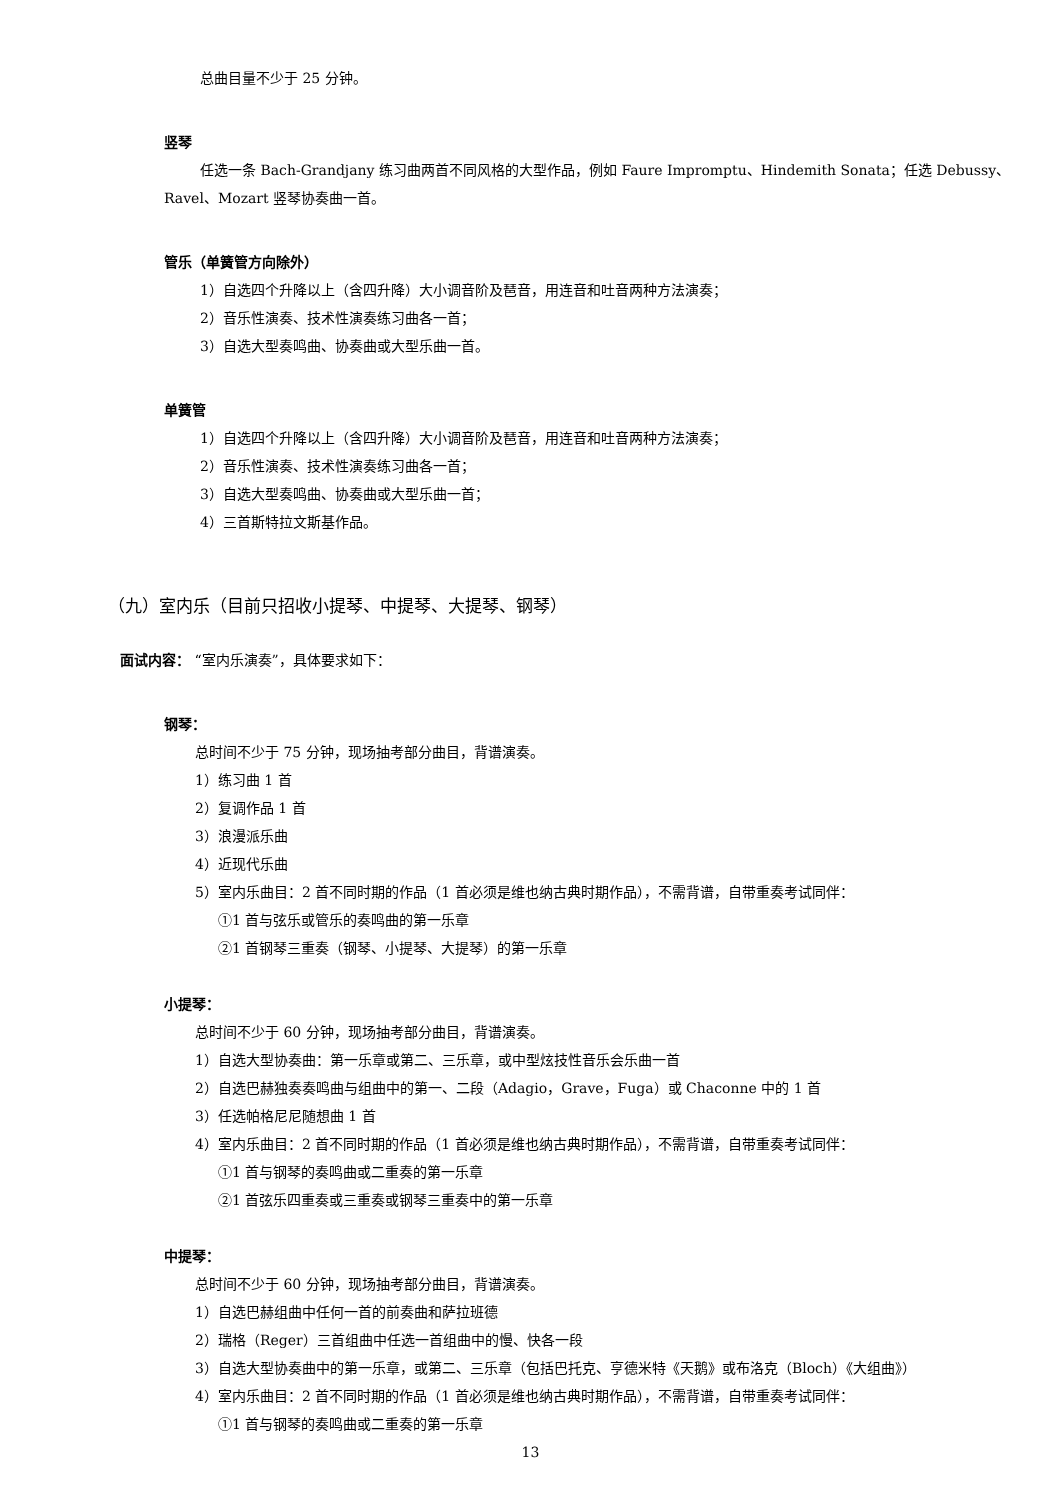总曲目量不少于 25 分钟。
竖琴
任选一条 Bach-Grandjany 练习曲两首不同风格的大型作品，例如 Faure Impromptu、Hindemith Sonata；任选 Debussy、Ravel、Mozart 竖琴协奏曲一首。
管乐（单簧管方向除外）
1）自选四个升降以上（含四升降）大小调音阶及琶音，用连音和吐音两种方法演奏；
2）音乐性演奏、技术性演奏练习曲各一首；
3）自选大型奏鸣曲、协奏曲或大型乐曲一首。
单簧管
1）自选四个升降以上（含四升降）大小调音阶及琶音，用连音和吐音两种方法演奏；
2）音乐性演奏、技术性演奏练习曲各一首；
3）自选大型奏鸣曲、协奏曲或大型乐曲一首；
4）三首斯特拉文斯基作品。
（九）室内乐（目前只招收小提琴、中提琴、大提琴、钢琴）
面试内容： “室内乐演奏”，具体要求如下：
钢琴：
总时间不少于 75 分钟，现场抽考部分曲目，背谱演奏。
1）练习曲 1 首
2）复调作品 1 首
3）浪漫派乐曲
4）近现代乐曲
5）室内乐曲目：2 首不同时期的作品（1 首必须是维也纳古典时期作品），不需背谱，自带重奏考试同伴：
①1 首与弦乐或管乐的奏鸣曲的第一乐章
②1 首钢琴三重奏（钢琴、小提琴、大提琴）的第一乐章
小提琴：
总时间不少于 60 分钟，现场抽考部分曲目，背谱演奏。
1）自选大型协奏曲：第一乐章或第二、三乐章，或中型炫技性音乐会乐曲一首
2）自选巴赫独奏奏鸣曲与组曲中的第一、二段（Adagio，Grave，Fuga）或 Chaconne 中的 1 首
3）任选帕格尼尼随想曲 1 首
4）室内乐曲目：2 首不同时期的作品（1 首必须是维也纳古典时期作品），不需背谱，自带重奏考试同伴：
①1 首与钢琴的奏鸣曲或二重奏的第一乐章
②1 首弦乐四重奏或三重奏或钢琴三重奏中的第一乐章
中提琴：
总时间不少于 60 分钟，现场抽考部分曲目，背谱演奏。
1）自选巴赫组曲中任何一首的前奏曲和萨拉班德
2）瑞格（Reger）三首组曲中任选一首组曲中的慢、快各一段
3）自选大型协奏曲中的第一乐章，或第二、三乐章（包括巴托克、亨德米特《天鹅》或布洛克（Bloch）《大组曲》）
4）室内乐曲目：2 首不同时期的作品（1 首必须是维也纳古典时期作品），不需背谱，自带重奏考试同伴：
①1 首与钢琴的奏鸣曲或二重奏的第一乐章
13